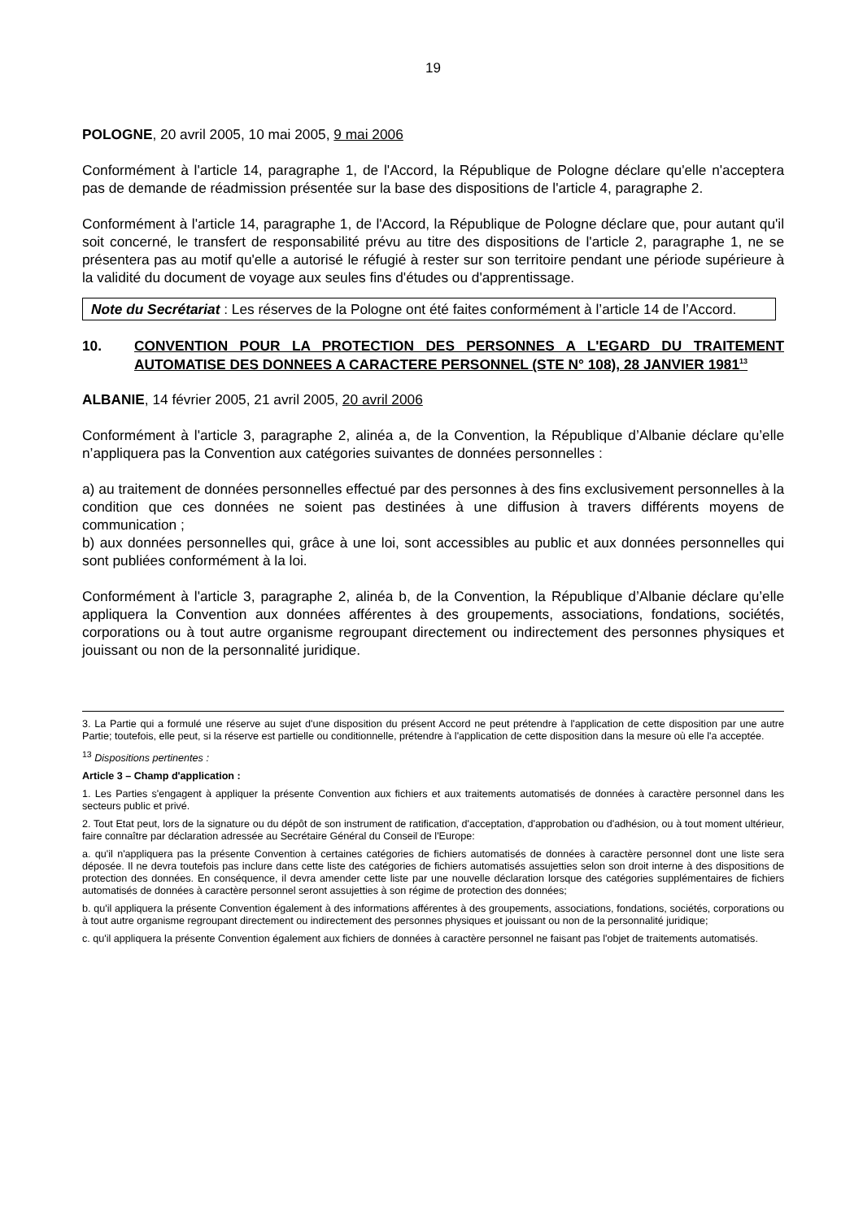19
POLOGNE, 20 avril 2005, 10 mai 2005, 9 mai 2006
Conformément à l'article 14, paragraphe 1, de l'Accord, la République de Pologne déclare qu'elle n'acceptera pas de demande de réadmission présentée sur la base des dispositions de l'article 4, paragraphe 2.
Conformément à l'article 14, paragraphe 1, de l'Accord, la République de Pologne déclare que, pour autant qu'il soit concerné, le transfert de responsabilité prévu au titre des dispositions de l'article 2, paragraphe 1, ne se présentera pas au motif qu'elle a autorisé le réfugié à rester sur son territoire pendant une période supérieure à la validité du document de voyage aux seules fins d'études ou d'apprentissage.
Note du Secrétariat : Les réserves de la Pologne ont été faites conformément à l’article 14 de l’Accord.
10. CONVENTION POUR LA PROTECTION DES PERSONNES A L'EGARD DU TRAITEMENT AUTOMATISE DES DONNEES A CARACTERE PERSONNEL (STE N° 108), 28 JANVIER 1981<sup>13</sup>
ALBANIE, 14 février 2005, 21 avril 2005, 20 avril 2006
Conformément à l'article 3, paragraphe 2, alinéa a, de la Convention, la République d’Albanie déclare qu’elle n’appliquera pas la Convention aux catégories suivantes de données personnelles :
a) au traitement de données personnelles effectué par des personnes à des fins exclusivement personnelles à la condition que ces données ne soient pas destinées à une diffusion à travers différents moyens de communication ;
b) aux données personnelles qui, grâce à une loi, sont accessibles au public et aux données personnelles qui sont publiées conformément à la loi.
Conformément à l'article 3, paragraphe 2, alinéa b, de la Convention, la République d’Albanie déclare qu’elle appliquera la Convention aux données afférentes à des groupements, associations, fondations, sociétés, corporations ou à tout autre organisme regroupant directement ou indirectement des personnes physiques et jouissant ou non de la personnalité juridique.
3. La Partie qui a formulé une réserve au sujet d'une disposition du présent Accord ne peut prétendre à l'application de cette disposition par une autre Partie; toutefois, elle peut, si la réserve est partielle ou conditionnelle, prétendre à l'application de cette disposition dans la mesure où elle l'a acceptée.
<sup>13</sup> Dispositions pertinentes :
Article 3 – Champ d'application :
1. Les Parties s'engagent à appliquer la présente Convention aux fichiers et aux traitements automatisés de données à caractère personnel dans les secteurs public et privé.
2. Tout Etat peut, lors de la signature ou du dépôt de son instrument de ratification, d'acceptation, d'approbation ou d'adhésion, ou à tout moment ultérieur, faire connaître par déclaration adressée au Secrétaire Général du Conseil de l'Europe:
a. qu'il n'appliquera pas la présente Convention à certaines catégories de fichiers automatisés de données à caractère personnel dont une liste sera déposée. Il ne devra toutefois pas inclure dans cette liste des catégories de fichiers automatisés assujetties selon son droit interne à des dispositions de protection des données. En conséquence, il devra amender cette liste par une nouvelle déclaration lorsque des catégories supplémentaires de fichiers automatisés de données à caractère personnel seront assujetties à son régime de protection des données;
b. qu'il appliquera la présente Convention également à des informations afférentes à des groupements, associations, fondations, sociétés, corporations ou à tout autre organisme regroupant directement ou indirectement des personnes physiques et jouissant ou non de la personnalité juridique;
c. qu'il appliquera la présente Convention également aux fichiers de données à caractère personnel ne faisant pas l'objet de traitements automatisés.